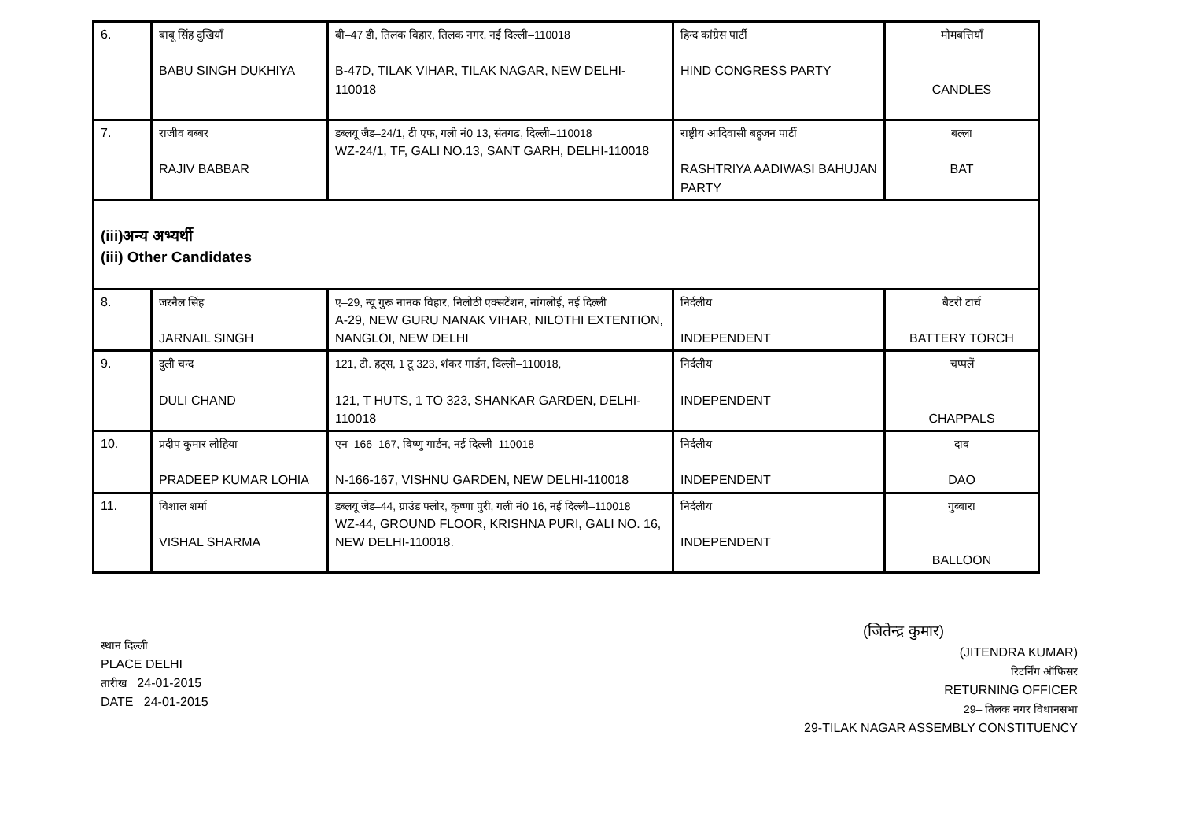| 6. | बाबू सिंह दुखियॉं BABU SINGH DUKHIYA | बी–47 डी, तिलक विहार, तिलक नगर, नई दिल्ली–110018 B-47D, TILAK VIHAR, TILAK NAGAR, NEW DELHI-110018 | हिन्द कांग्रेस पार्टी HIND CONGRESS PARTY | मोमबत्तियॉं CANDLES |
| 7. | राजीव बब्बर RAJIV BABBAR | डब्लयू जैड–24/1, टी एफ, गली नं0 13, संतगढ, दिल्ली–110018 WZ-24/1, TF, GALI NO.13, SANT GARH, DELHI-110018 | राष्ट्रीय आदिवासी बहुजन पार्टी RASHTRIYA AADIWASI BAHUJAN PARTY | बल्ला BAT |
| (iii)अन्य अभ्यर्थी (iii) Other Candidates | | | | |
| 8. | जरनैल सिंह JARNAIL SINGH | ए–29, न्यू गुरू नानक विहार, निलोठी एक्सटेंशन, नांगलोई, नई दिल्ली A-29, NEW GURU NANAK VIHAR, NILOTHI EXTENTION, NANGLOI, NEW DELHI | निर्दलीय INDEPENDENT | बैटरी टार्च BATTERY TORCH |
| 9. | दुली चन्द DULI CHAND | 121, टी. हट्स, 1 टू 323, शंकर गार्डन, दिल्ली–110018, 121, T HUTS, 1 TO 323, SHANKAR GARDEN, DELHI-110018 | निर्दलीय INDEPENDENT | चप्पलें CHAPPALS |
| 10. | प्रदीप कुमार लोहिया PRADEEP KUMAR LOHIA | एन–166–167, विष्णु गार्डन, नई दिल्ली–110018 N-166-167, VISHNU GARDEN, NEW DELHI-110018 | निर्दलीय INDEPENDENT | दाव DAO |
| 11. | विशाल शर्मा VISHAL SHARMA | डब्लयू जेड–44, ग्राउंड फ्लोर, कृष्णा पुरी, गली नं0 16, नई दिल्ली–110018 WZ-44, GROUND FLOOR, KRISHNA PURI, GALI NO. 16, NEW DELHI-110018. | निर्दलीय INDEPENDENT | गुब्बारा BALLOON |
स्थान दिल्ली
PLACE DELHI
तारीख 24-01-2015
DATE 24-01-2015
(जितेन्द्र कुमार)
(JITENDRA KUMAR)
रिटर्निंग ऑफिसर
RETURNING OFFICER
29– तिलक नगर विधानसभा
29-TILAK NAGAR ASSEMBLY CONSTITUENCY